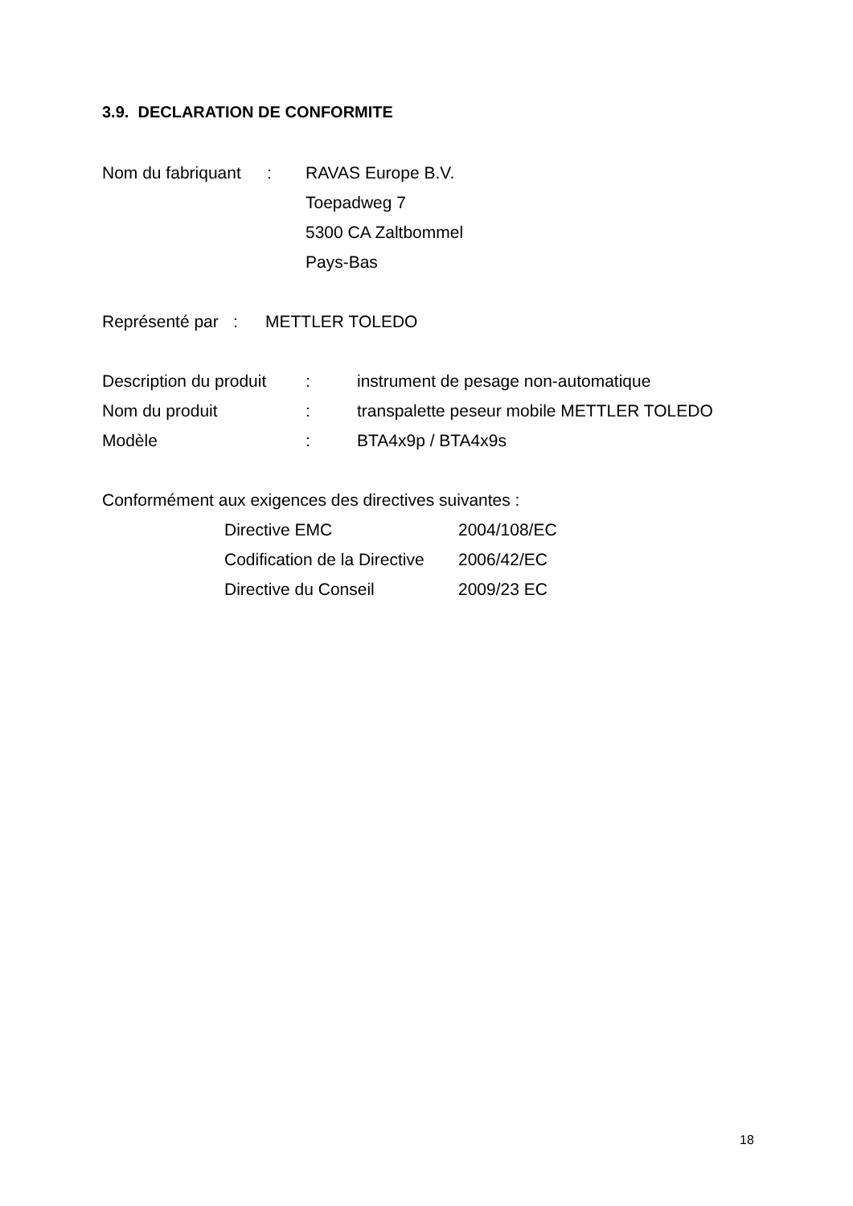3.9. DECLARATION DE CONFORMITE
Nom du fabriquant: RAVAS Europe B.V.
Toepadweg 7
5300 CA Zaltbommel
Pays-Bas
Représenté par: METTLER TOLEDO
Description du produit: instrument de pesage non-automatique
Nom du produit: transpalette peseur mobile METTLER TOLEDO
Modèle: BTA4x9p / BTA4x9s
Conformément aux exigences des directives suivantes :
Directive EMC 2004/108/EC
Codification de la Directive 2006/42/EC
Directive du Conseil 2009/23 EC
18